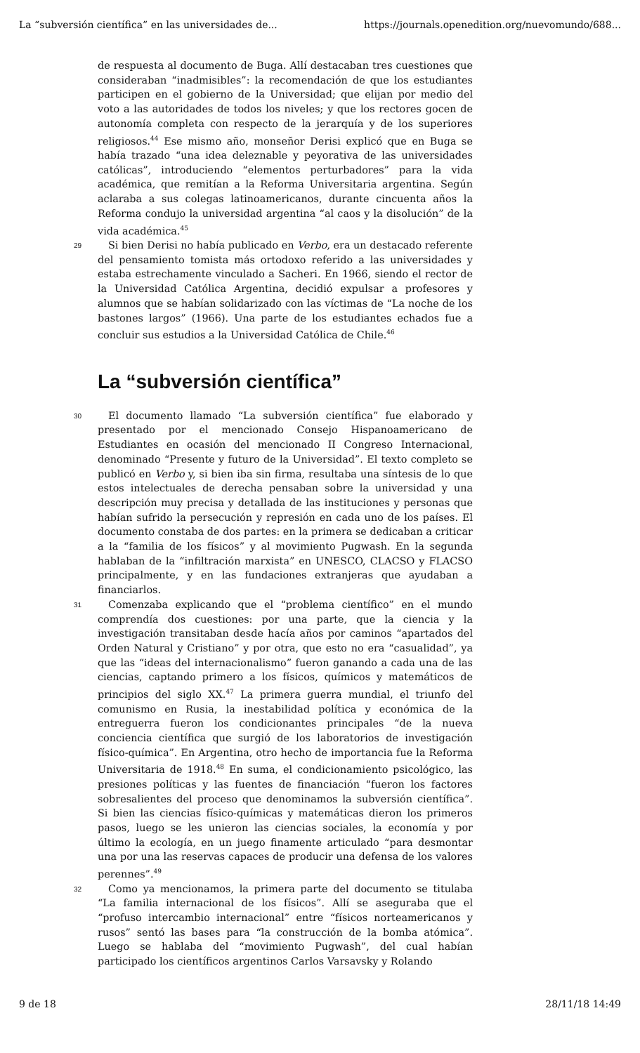La “subversión científica” en las universidades de... https://journals.openedition.org/nuevomundo/688...
de respuesta al documento de Buga. Allí destacaban tres cuestiones que consideraban “inadmisibles”: la recomendación de que los estudiantes participen en el gobierno de la Universidad; que elijan por medio del voto a las autoridades de todos los niveles; y que los rectores gocen de autonomía completa con respecto de la jerarquía y de los superiores religiosos.<sup>44</sup> Ese mismo año, monseñor Derisi explicó que en Buga se había trazado “una idea deleznable y peyorativa de las universidades católicas”, introduciendo “elementos perturbadores” para la vida académica, que remitían a la Reforma Universitaria argentina. Según aclaraba a sus colegas latinoamericanos, durante cincuenta años la Reforma condujo la universidad argentina “al caos y la disolución” de la vida académica.<sup>45</sup>
29
Si bien Derisi no había publicado en Verbo, era un destacado referente del pensamiento tomista más ortodoxo referido a las universidades y estaba estrechamente vinculado a Sacheri. En 1966, siendo el rector de la Universidad Católica Argentina, decidió expulsar a profesores y alumnos que se habían solidarizado con las víctimas de “La noche de los bastones largos” (1966). Una parte de los estudiantes echados fue a concluir sus estudios a la Universidad Católica de Chile.<sup>46</sup>
La “subversión científica”
30
El documento llamado “La subversión científica” fue elaborado y presentado por el mencionado Consejo Hispanoamericano de Estudiantes en ocasión del mencionado II Congreso Internacional, denominado “Presente y futuro de la Universidad”. El texto completo se publicó en Verbo y, si bien iba sin firma, resultaba una síntesis de lo que estos intelectuales de derecha pensaban sobre la universidad y una descripción muy precisa y detallada de las instituciones y personas que habían sufrido la persecución y represión en cada uno de los países. El documento constaba de dos partes: en la primera se dedicaban a criticar a la “familia de los físicos” y al movimiento Pugwash. En la segunda hablaban de la “infiltración marxista” en UNESCO, CLACSO y FLACSO principalmente, y en las fundaciones extranjeras que ayudaban a financiarlos.
31
Comenzaba explicando que el “problema científico” en el mundo comprendía dos cuestiones: por una parte, que la ciencia y la investigación transitaban desde hacía años por caminos “apartados del Orden Natural y Cristiano” y por otra, que esto no era “casualidad”, ya que las “ideas del internacionalismo” fueron ganando a cada una de las ciencias, captando primero a los físicos, químicos y matemáticos de principios del siglo XX.<sup>47</sup> La primera guerra mundial, el triunfo del comunismo en Rusia, la inestabilidad política y económica de la entreguerra fueron los condicionantes principales “de la nueva conciencia científica que surgió de los laboratorios de investigación físico-química”. En Argentina, otro hecho de importancia fue la Reforma Universitaria de 1918.<sup>48</sup> En suma, el condicionamiento psicológico, las presiones políticas y las fuentes de financiación “fueron los factores sobresalientes del proceso que denominamos la subversión científica”. Si bien las ciencias físico-químicas y matemáticas dieron los primeros pasos, luego se les unieron las ciencias sociales, la economía y por último la ecología, en un juego finamente articulado “para desmontar una por una las reservas capaces de producir una defensa de los valores perennes”.<sup>49</sup>
32
Como ya mencionamos, la primera parte del documento se titulaba “La familia internacional de los físicos”. Allí se aseguraba que el “profuso intercambio internacional” entre “físicos norteamericanos y rusos” sentó las bases para “la construcción de la bomba atómica”. Luego se hablaba del “movimiento Pugwash”, del cual habían participado los científicos argentinos Carlos Varsavsky y Rolando
9 de 18 28/11/18 14:49